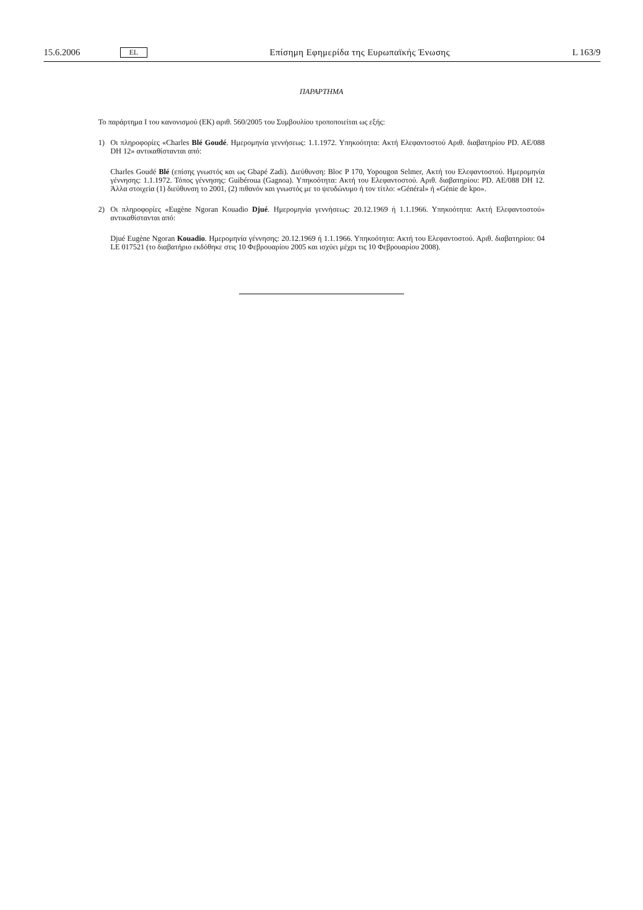15.6.2006 EL Επίσημη Εφημερίδα της Ευρωπαϊκής Ένωσης L 163/9
ΠΑΡΑΡΤΗΜΑ
Το παράρτημα I του κανονισμού (ΕΚ) αριθ. 560/2005 του Συμβουλίου τροποποιείται ως εξής:
1) Οι πληροφορίες «Charles Blé Goudé. Ημερομηνία γεννήσεως: 1.1.1972. Υπηκοότητα: Ακτή Ελεφαντοστού Αριθ. διαβατηρίου PD. AE/088 DH 12» αντικαθίστανται από:
Charles Goudé Blé (επίσης γνωστός και ως Gbapé Zadi). Διεύθυνση: Bloc P 170, Yopougon Selmer, Ακτή του Ελεφαντοστού. Ημερομηνία γέννησης: 1.1.1972. Τόπος γέννησης: Guibéroua (Gagnoa). Υπηκοότητα: Ακτή του Ελεφαντοστού. Αριθ. διαβατηρίου: PD. AE/088 DH 12. Άλλα στοιχεία (1) διεύθυνση το 2001, (2) πιθανόν και γνωστός με το ψευδώνυμο ή τον τίτλο: «Général» ή «Génie de kpo».
2) Οι πληροφορίες «Eugène Ngoran Kouadio Djué. Ημερομηνία γεννήσεως: 20.12.1969 ή 1.1.1966. Υπηκοότητα: Ακτή Ελεφαντοστού» αντικαθίστανται από:
Djué Eugène Ngoran Kouadio. Ημερομηνία γέννησης: 20.12.1969 ή 1.1.1966. Υπηκοότητα: Ακτή του Ελεφαντοστού. Αριθ. διαβατηρίου: 04 LE 017521 (το διαβατήριο εκδόθηκε στις 10 Φεβρουαρίου 2005 και ισχύει μέχρι τις 10 Φεβρουαρίου 2008).